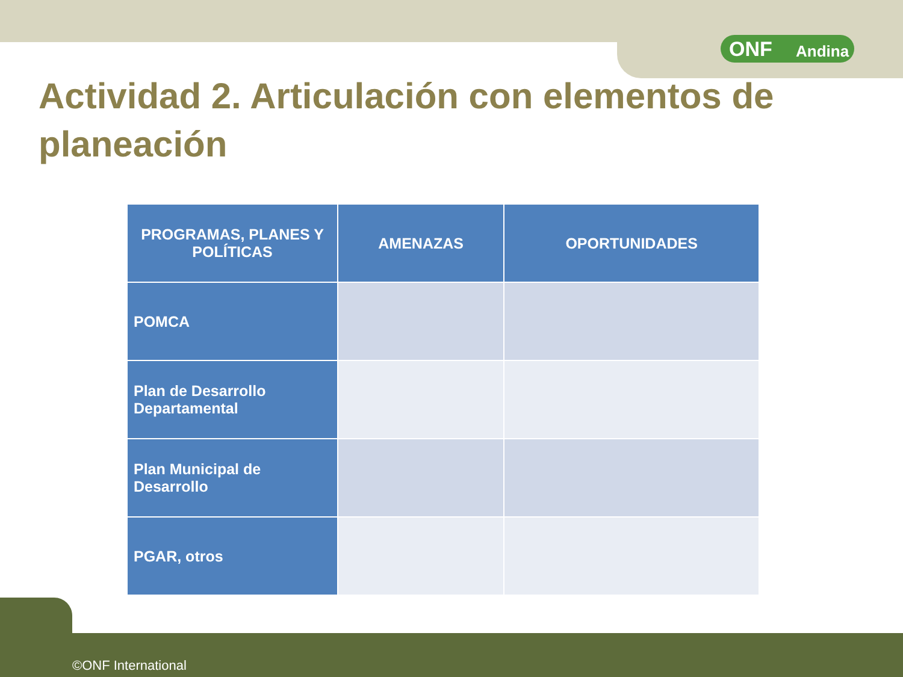ONF Andina
Actividad 2. Articulación con elementos de planeación
| PROGRAMAS, PLANES Y POLÍTICAS | AMENAZAS | OPORTUNIDADES |
| --- | --- | --- |
| POMCA | | |
| Plan de Desarrollo Departamental | | |
| Plan Municipal de Desarrollo | | |
| PGAR, otros | | |
©ONF International